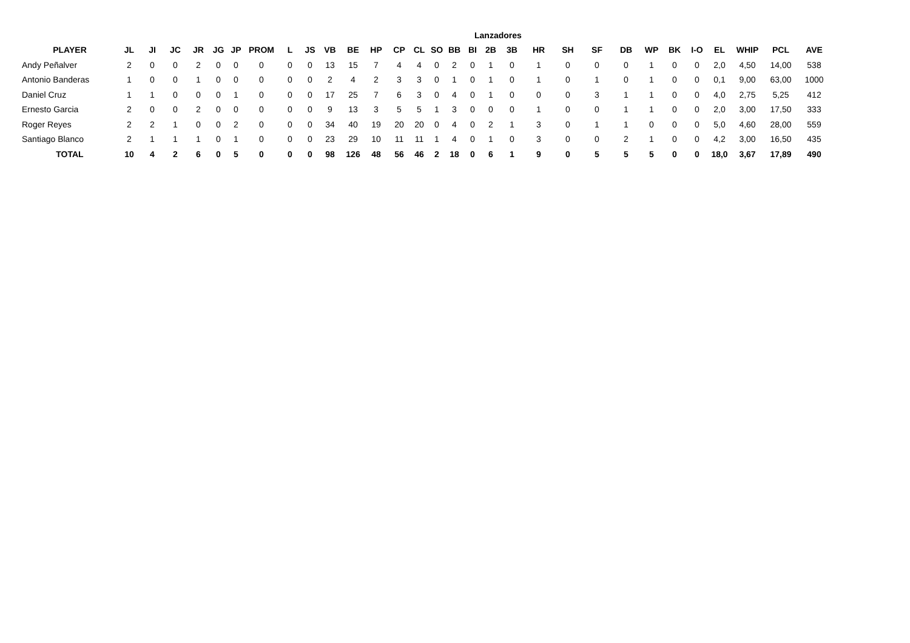Lanzadores
| PLAYER | JL | JI | JC | JR | JG | JP | PROM | L | JS | VB | BE | HP | CP | CL | SO | BB | BI | 2B | 3B | HR | SH | SF | DB | WP | BK | I-O | EL | WHIP | PCL | AVE |
| --- | --- | --- | --- | --- | --- | --- | --- | --- | --- | --- | --- | --- | --- | --- | --- | --- | --- | --- | --- | --- | --- | --- | --- | --- | --- | --- | --- | --- | --- | --- |
| Andy Peñalver | 2 | 0 | 0 | 2 | 0 | 0 | 0 | 0 | 0 | 13 | 15 | 7 | 4 | 4 | 0 | 2 | 0 | 1 | 0 | 1 | 0 | 0 | 0 | 1 | 0 | 0 | 2,0 | 4,50 | 14,00 | 538 |
| Antonio Banderas | 1 | 0 | 0 | 1 | 0 | 0 | 0 | 0 | 0 | 2 | 4 | 2 | 3 | 3 | 0 | 1 | 0 | 1 | 0 | 1 | 0 | 1 | 0 | 1 | 0 | 0 | 0,1 | 9,00 | 63,00 | 1000 |
| Daniel Cruz | 1 | 1 | 0 | 0 | 0 | 1 | 0 | 0 | 0 | 17 | 25 | 7 | 6 | 3 | 0 | 4 | 0 | 1 | 0 | 0 | 0 | 3 | 1 | 1 | 0 | 0 | 4,0 | 2,75 | 5,25 | 412 |
| Ernesto Garcia | 2 | 0 | 0 | 2 | 0 | 0 | 0 | 0 | 0 | 9 | 13 | 3 | 5 | 5 | 1 | 3 | 0 | 0 | 0 | 1 | 0 | 0 | 1 | 1 | 0 | 0 | 2,0 | 3,00 | 17,50 | 333 |
| Roger Reyes | 2 | 2 | 1 | 0 | 0 | 2 | 0 | 0 | 0 | 34 | 40 | 19 | 20 | 20 | 0 | 4 | 0 | 2 | 1 | 3 | 0 | 1 | 1 | 0 | 0 | 0 | 5,0 | 4,60 | 28,00 | 559 |
| Santiago Blanco | 2 | 1 | 1 | 1 | 0 | 1 | 0 | 0 | 0 | 23 | 29 | 10 | 11 | 11 | 1 | 4 | 0 | 1 | 0 | 3 | 0 | 0 | 2 | 1 | 0 | 0 | 4,2 | 3,00 | 16,50 | 435 |
| TOTAL | 10 | 4 | 2 | 6 | 0 | 5 | 0 | 0 | 0 | 98 | 126 | 48 | 56 | 46 | 2 | 18 | 0 | 6 | 1 | 9 | 0 | 5 | 5 | 5 | 0 | 0 | 18,0 | 3,67 | 17,89 | 490 |